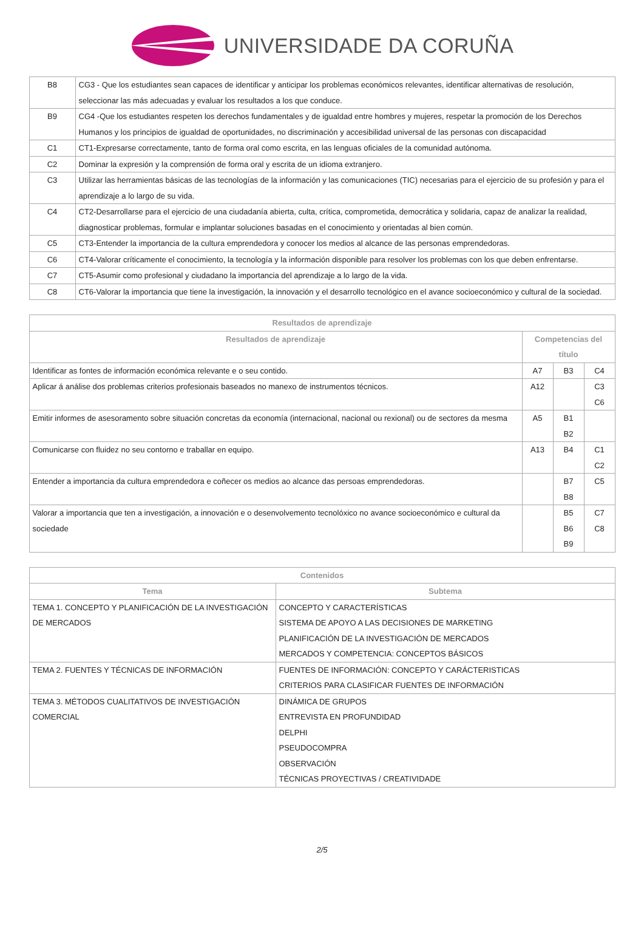UNIVERSIDADE DA CORUÑA
| B8 | CG3 - Que los estudiantes sean capaces de identificar y anticipar los problemas económicos relevantes, identificar alternativas de resolución, seleccionar las más adecuadas y evaluar los resultados a los que conduce. |
| B9 | CG4 -Que los estudiantes respeten los derechos fundamentales y de igualdad entre hombres y mujeres, respetar la promoción de los Derechos Humanos y los principios de igualdad de oportunidades, no discriminación y accesibilidad universal de las personas con discapacidad |
| C1 | CT1-Expresarse correctamente, tanto de forma oral como escrita, en las lenguas oficiales de la comunidad autónoma. |
| C2 | Dominar la expresión y la comprensión de forma oral y escrita de un idioma extranjero. |
| C3 | Utilizar las herramientas básicas de las tecnologías de la información y las comunicaciones (TIC) necesarias para el ejercicio de su profesión y para el aprendizaje a lo largo de su vida. |
| C4 | CT2-Desarrollarse para el ejercicio de una ciudadanía abierta, culta, crítica, comprometida, democrática y solidaria, capaz de analizar la realidad, diagnosticar problemas, formular e implantar soluciones basadas en el conocimiento y orientadas al bien común. |
| C5 | CT3-Entender la importancia de la cultura emprendedora y conocer los medios al alcance de las personas emprendedoras. |
| C6 | CT4-Valorar críticamente el conocimiento, la tecnología y la información disponible para resolver los problemas con los que deben enfrentarse. |
| C7 | CT5-Asumir como profesional y ciudadano la importancia del aprendizaje a lo largo de la vida. |
| C8 | CT6-Valorar la importancia que tiene la investigación, la innovación y el desarrollo tecnológico en el avance socioeconómico y cultural de la sociedad. |
| Resultados de aprendizaje | | | |
| --- | --- | --- | --- |
| Resultados de aprendizaje | Competencias del título | | |
| Identificar as fontes de información económica relevante e o seu contido. | A7 | B3 | C4 |
| Aplicar á análise dos problemas criterios profesionais baseados no manexo de instrumentos técnicos. | A12 | | C3 C6 |
| Emitir informes de asesoramento sobre situación concretas da economía (internacional, nacional ou rexional) ou de sectores da mesma | A5 | B1 B2 | |
| Comunicarse con fluidez no seu contorno e traballar en equipo. | A13 | B4 | C1 C2 |
| Entender a importancia da cultura emprendedora e coñecer os medios ao alcance das persoas emprendedoras. | | B7 B8 | C5 |
| Valorar a importancia que ten a investigación, a innovación e o desenvolvemento tecnolóxico no avance socioeconómico e cultural da sociedade | | B5 B6 B9 | C7 C8 |
| Contenidos | |
| --- | --- |
| Tema | Subtema |
| TEMA 1. CONCEPTO Y PLANIFICACIÓN DE LA INVESTIGACIÓN DE MERCADOS | CONCEPTO Y CARACTERÍSTICAS SISTEMA DE APOYO A LAS DECISIONES DE MARKETING PLANIFICACIÓN DE LA INVESTIGACIÓN DE MERCADOS MERCADOS Y COMPETENCIA: CONCEPTOS BÁSICOS |
| TEMA 2. FUENTES Y TÉCNICAS DE INFORMACIÓN | FUENTES DE INFORMACIÓN: CONCEPTO Y CARÁCTERISTICAS CRITERIOS PARA CLASIFICAR FUENTES DE INFORMACIÓN |
| TEMA 3. MÉTODOS CUALITATIVOS DE INVESTIGACIÓN COMERCIAL | DINÁMICA DE GRUPOS ENTREVISTA EN PROFUNDIDAD DELPHI PSEUDOCOMPRA OBSERVACIÓN TÉCNICAS PROYECTIVAS / CREATIVIDADE |
2/5